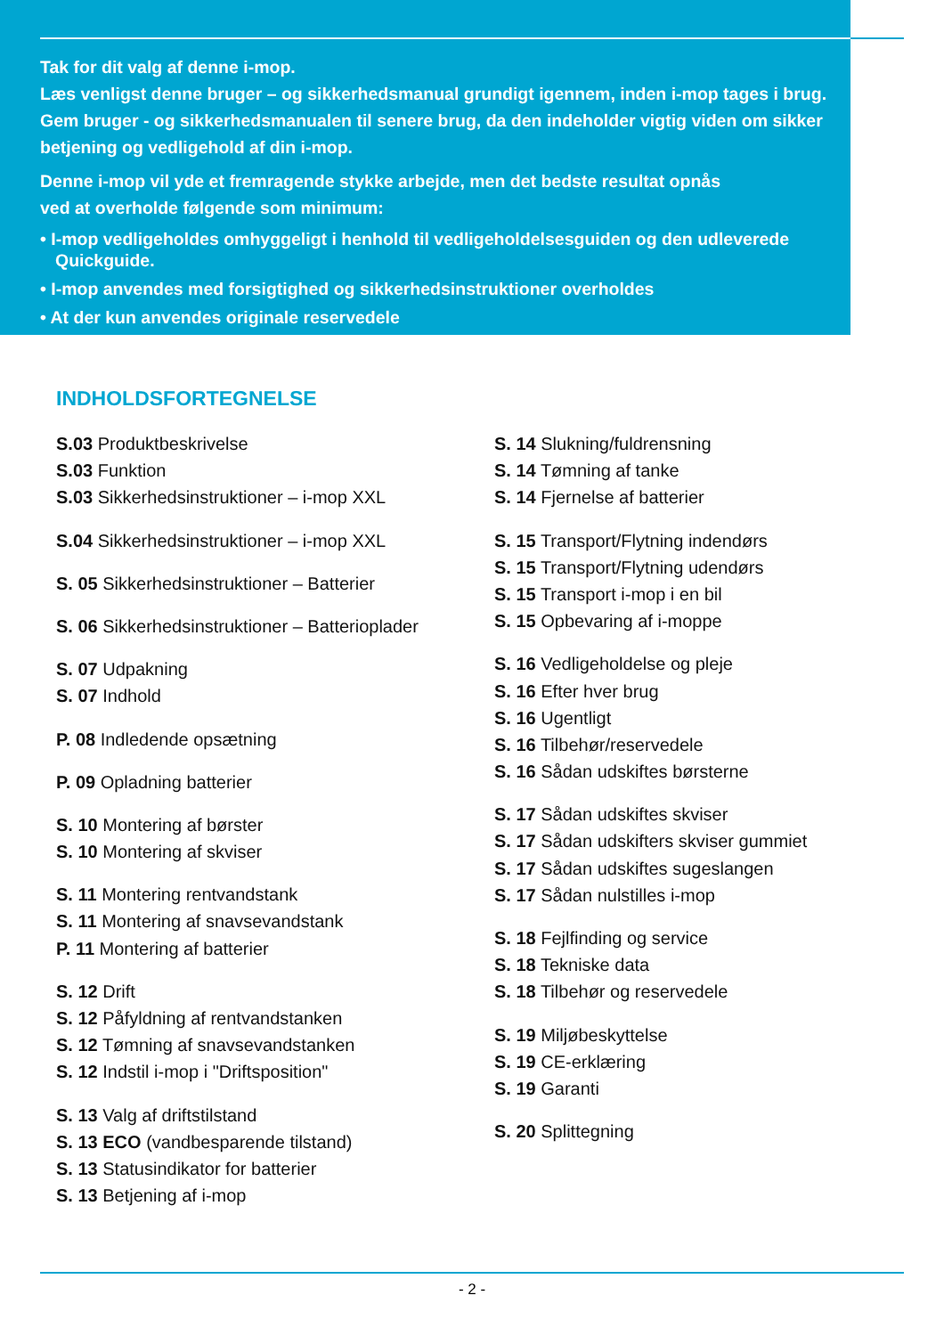Tak for dit valg af denne i-mop.
Læs venligst denne bruger – og sikkerhedsmanual grundigt igennem, inden i-mop tages i brug. Gem bruger - og sikkerhedsmanualen til senere brug, da den indeholder vigtig viden om sikker betjening og vedligehold af din i-mop.
Denne i-mop vil yde et fremragende stykke arbejde, men det bedste resultat opnås
ved at overholde følgende som minimum:
• I-mop vedligeholdes omhyggeligt i henhold til vedligeholdelsesguiden og den udleverede Quickguide.
• I-mop anvendes med forsigtighed og sikkerhedsinstruktioner overholdes
• At der kun anvendes originale reservedele
INDHOLDSFORTEGNELSE
S.03 Produktbeskrivelse
S.03 Funktion
S.03 Sikkerhedsinstruktioner – i-mop XXL
S.04 Sikkerhedsinstruktioner – i-mop XXL
S. 05 Sikkerhedsinstruktioner – Batterier
S. 06 Sikkerhedsinstruktioner – Batterioplader
S. 07 Udpakning
S. 07 Indhold
P. 08 Indledende opsætning
P. 09 Opladning batterier
S. 10 Montering af børster
S. 10 Montering af skviser
S. 11 Montering rentvandstank
S. 11 Montering af snavsevandstank
P. 11 Montering af batterier
S. 12 Drift
S. 12 Påfyldning af rentvandstanken
S. 12 Tømning af snavsevandstanken
S. 12 Indstil i-mop i "Driftsposition"
S. 13 Valg af driftstilstand
S. 13 ECO (vandbesparende tilstand)
S. 13 Statusindikator for batterier
S. 13 Betjening af i-mop
S. 14 Slukning/fuldrensning
S. 14 Tømning af tanke
S. 14 Fjernelse af batterier
S. 15 Transport/Flytning indendørs
S. 15 Transport/Flytning udendørs
S. 15 Transport i-mop i en bil
S. 15 Opbevaring af i-moppe
S. 16 Vedligeholdelse og pleje
S. 16 Efter hver brug
S. 16 Ugentligt
S. 16 Tilbehør/reservedele
S. 16 Sådan udskiftes børsterne
S. 17 Sådan udskiftes skviser
S. 17 Sådan udskifters skviser gummiet
S. 17 Sådan udskiftes sugeslangen
S. 17 Sådan nulstilles i-mop
S. 18 Fejlfinding og service
S. 18 Tekniske data
S. 18 Tilbehør og reservedele
S. 19 Miljøbeskyttelse
S. 19 CE-erklæring
S. 19 Garanti
S. 20 Splittegning
- 2 -